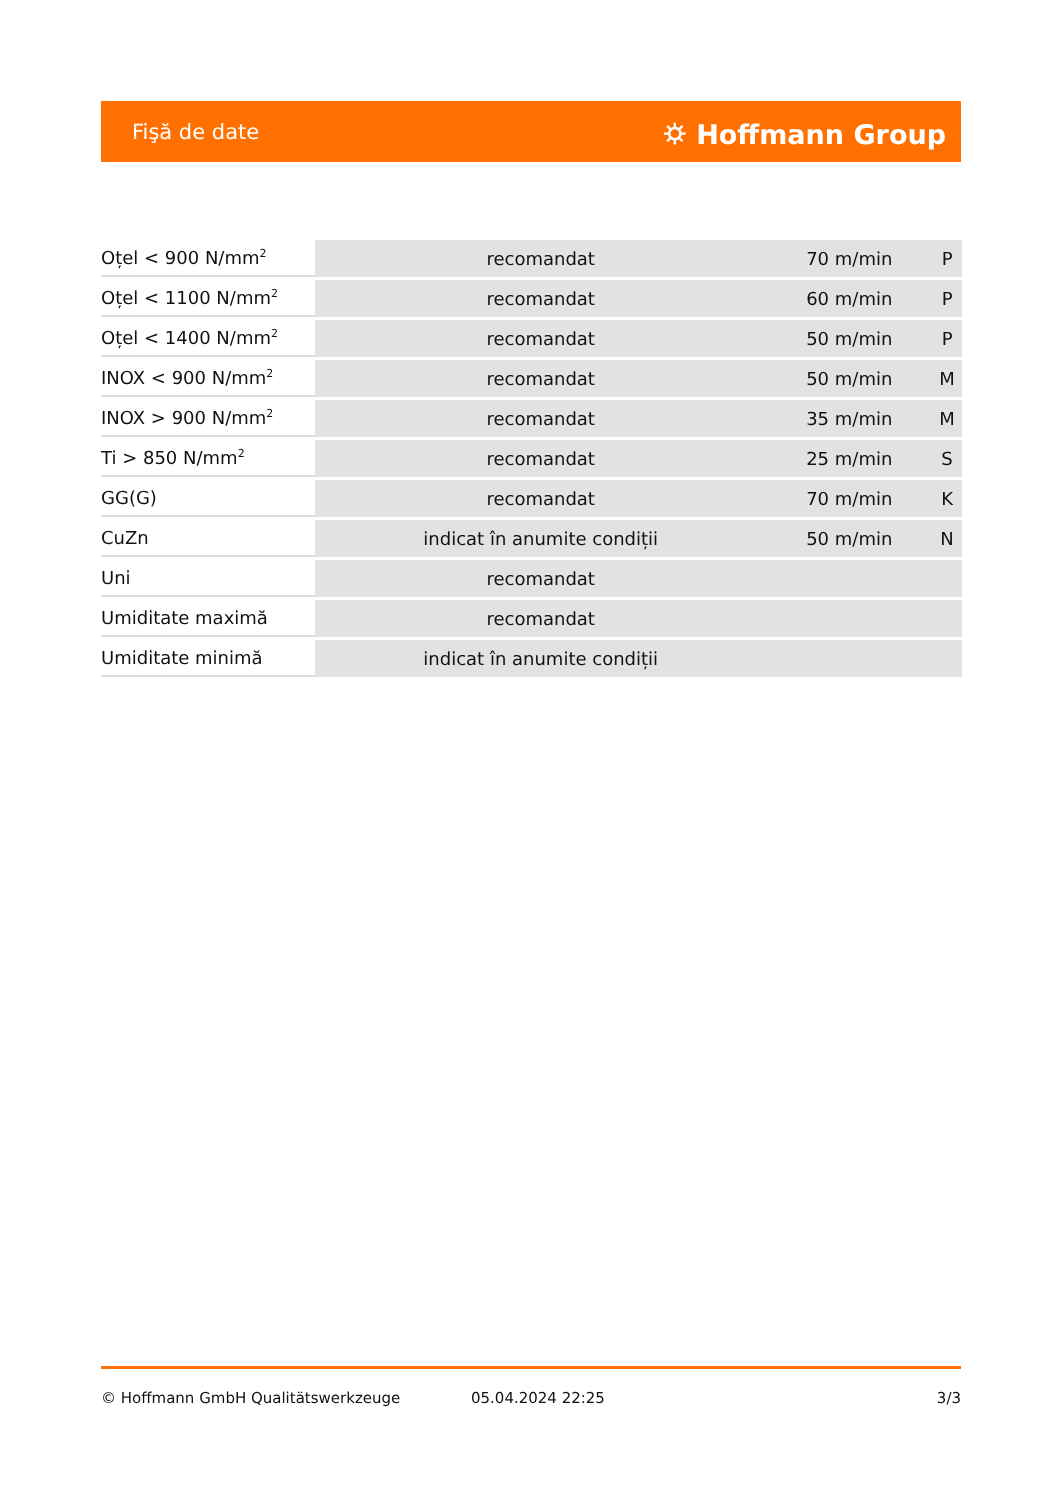Fişă de date ⛭ Hoffmann Group
| Oțel < 900 N/mm<sup>2</sup> | recomandat | 70 m/min | P |
| Oțel < 1100 N/mm<sup>2</sup> | recomandat | 60 m/min | P |
| Oțel < 1400 N/mm<sup>2</sup> | recomandat | 50 m/min | P |
| INOX < 900 N/mm<sup>2</sup> | recomandat | 50 m/min | M |
| INOX > 900 N/mm<sup>2</sup> | recomandat | 35 m/min | M |
| Ti > 850 N/mm<sup>2</sup> | recomandat | 25 m/min | S |
| GG(G) | recomandat | 70 m/min | K |
| CuZn | indicat în anumite condiții | 50 m/min | N |
| Uni | recomandat | | |
| Umiditate maximă | recomandat | | |
| Umiditate minimă | indicat în anumite condiții | | |
© Hoffmann GmbH Qualitätswerkzeuge 05.04.2024 22:25 3/3